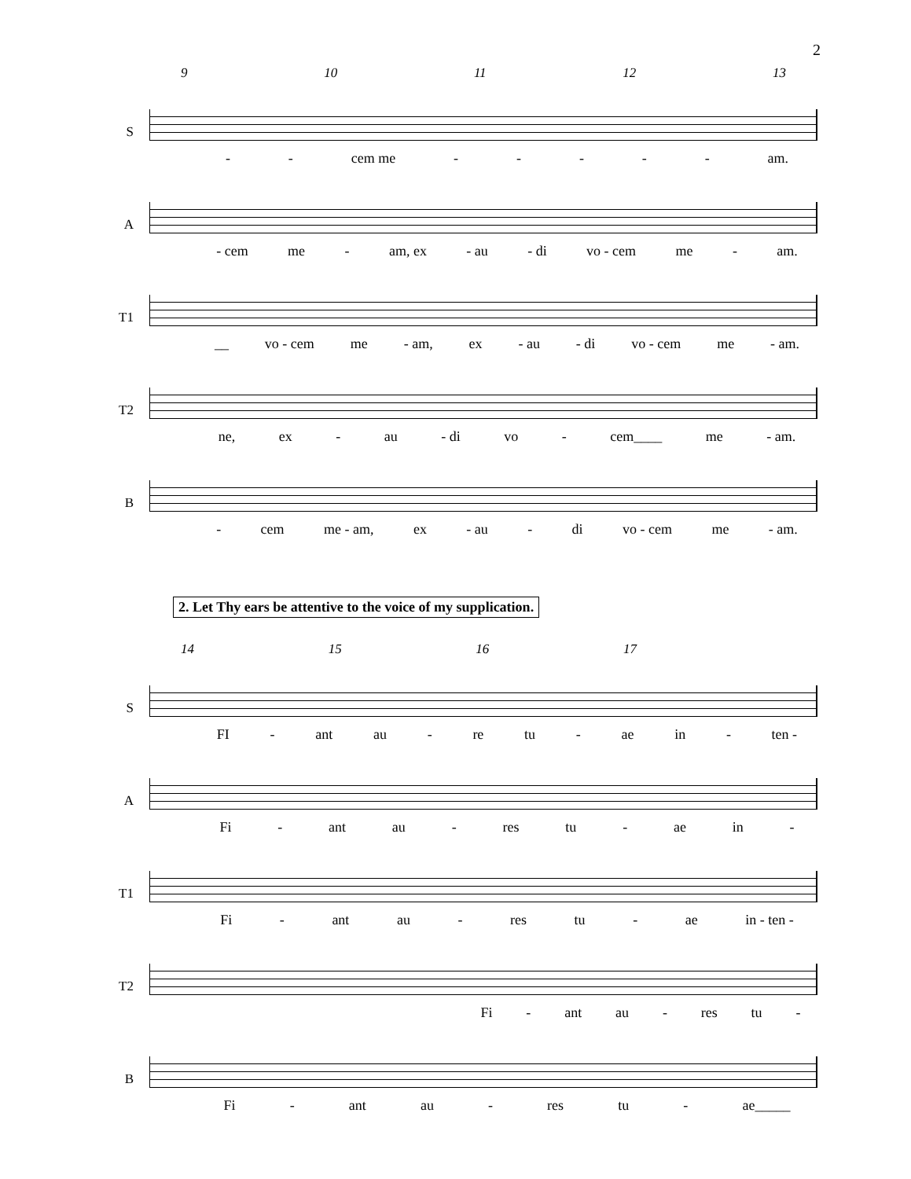2
9 10 11 12 13
S
- - cem me - - - - - am.
A
- cem me - am, ex - au - di vo - cem me - am.
T1
__ vo - cem me - am, ex - au - di vo - cem me - am.
T2
ne, ex - au - di vo - cem____ me - am.
B
- cem me - am, ex - au - di vo - cem me - am.
2. Let Thy ears be attentive to the voice of my supplication.
14 15 16 17
S
FI - ant au - re tu - ae in - ten -
A
Fi - ant au - res tu - ae in -
T1
Fi - ant au - res tu - ae in - ten -
T2
Fi - ant au - res tu -
B
Fi - ant au - res tu - ae_____